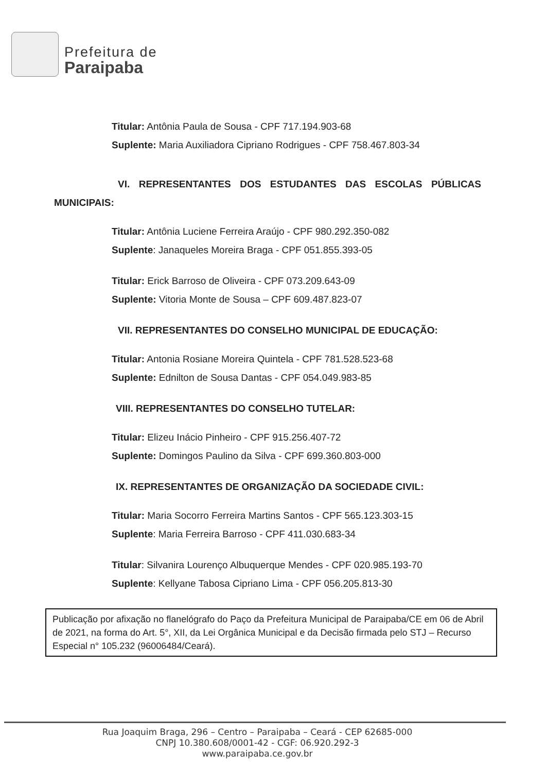Prefeitura de
Paraipaba
Titular: Antônia Paula de Sousa - CPF 717.194.903-68
Suplente: Maria Auxiliadora Cipriano Rodrigues - CPF 758.467.803-34
VI. REPRESENTANTES DOS ESTUDANTES DAS ESCOLAS PÚBLICAS MUNICIPAIS:
Titular: Antônia Luciene Ferreira Araújo - CPF 980.292.350-082
Suplente: Janaqueles Moreira Braga - CPF 051.855.393-05
Titular: Erick Barroso de Oliveira - CPF 073.209.643-09
Suplente: Vitoria Monte de Sousa – CPF 609.487.823-07
VII. REPRESENTANTES DO CONSELHO MUNICIPAL DE EDUCAÇÃO:
Titular: Antonia Rosiane Moreira Quintela - CPF 781.528.523-68
Suplente: Ednilton de Sousa Dantas - CPF 054.049.983-85
VIII. REPRESENTANTES DO CONSELHO TUTELAR:
Titular: Elizeu Inácio Pinheiro - CPF 915.256.407-72
Suplente: Domingos Paulino da Silva - CPF 699.360.803-000
IX. REPRESENTANTES DE ORGANIZAÇÃO DA SOCIEDADE CIVIL:
Titular: Maria Socorro Ferreira Martins Santos - CPF 565.123.303-15
Suplente: Maria Ferreira Barroso - CPF 411.030.683-34
Titular: Silvanira Lourenço Albuquerque Mendes - CPF 020.985.193-70
Suplente: Kellyane Tabosa Cipriano Lima - CPF 056.205.813-30
Publicação por afixação no flanelógrafo do Paço da Prefeitura Municipal de Paraipaba/CE em 06 de Abril de 2021, na forma do Art. 5°, XII, da Lei Orgânica Municipal e da Decisão firmada pelo STJ – Recurso Especial n° 105.232 (96006484/Ceará).
Rua Joaquim Braga, 296 – Centro – Paraipaba – Ceará - CEP 62685-000
CNPJ 10.380.608/0001-42 - CGF: 06.920.292-3
www.paraipaba.ce.gov.br